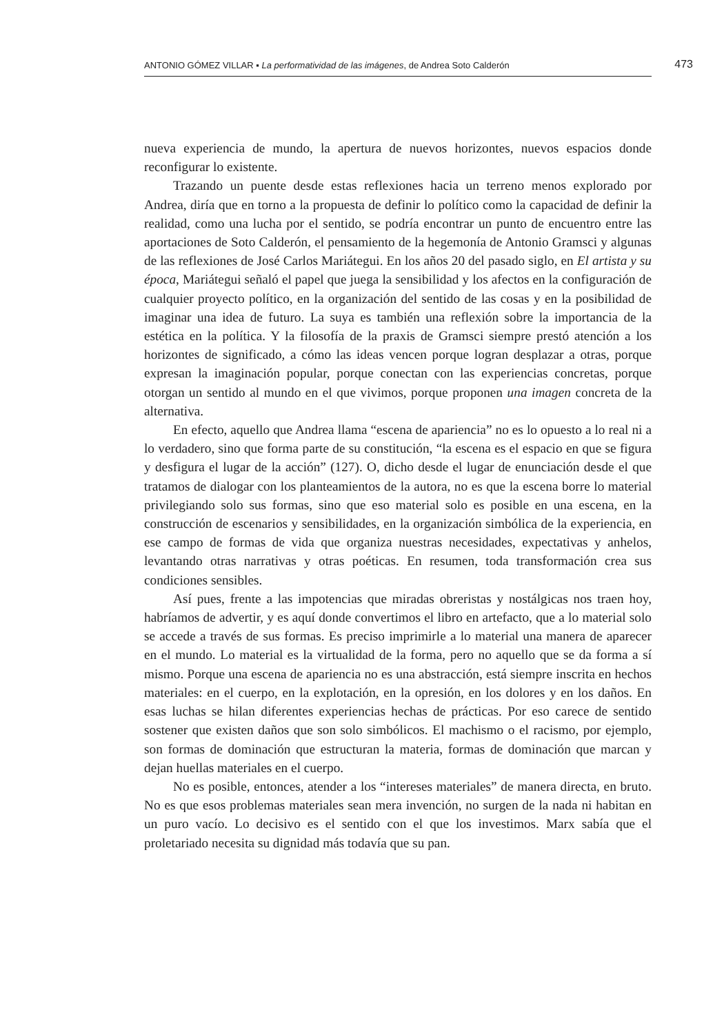ANTONIO GÓMEZ VILLAR ▪ La performatividad de las imágenes, de Andrea Soto Calderón 473
nueva experiencia de mundo, la apertura de nuevos horizontes, nuevos espacios donde reconfigurar lo existente.
Trazando un puente desde estas reflexiones hacia un terreno menos explorado por Andrea, diría que en torno a la propuesta de definir lo político como la capacidad de definir la realidad, como una lucha por el sentido, se podría encontrar un punto de encuentro entre las aportaciones de Soto Calderón, el pensamiento de la hegemonía de Antonio Gramsci y algunas de las reflexiones de José Carlos Mariátegui. En los años 20 del pasado siglo, en El artista y su época, Mariátegui señaló el papel que juega la sensibilidad y los afectos en la configuración de cualquier proyecto político, en la organización del sentido de las cosas y en la posibilidad de imaginar una idea de futuro. La suya es también una reflexión sobre la importancia de la estética en la política. Y la filosofía de la praxis de Gramsci siempre prestó atención a los horizontes de significado, a cómo las ideas vencen porque logran desplazar a otras, porque expresan la imaginación popular, porque conectan con las experiencias concretas, porque otorgan un sentido al mundo en el que vivimos, porque proponen una imagen concreta de la alternativa.
En efecto, aquello que Andrea llama “escena de apariencia” no es lo opuesto a lo real ni a lo verdadero, sino que forma parte de su constitución, “la escena es el espacio en que se figura y desfigura el lugar de la acción” (127). O, dicho desde el lugar de enunciación desde el que tratamos de dialogar con los planteamientos de la autora, no es que la escena borre lo material privilegiando solo sus formas, sino que eso material solo es posible en una escena, en la construcción de escenarios y sensibilidades, en la organización simbólica de la experiencia, en ese campo de formas de vida que organiza nuestras necesidades, expectativas y anhelos, levantando otras narrativas y otras poéticas. En resumen, toda transformación crea sus condiciones sensibles.
Así pues, frente a las impotencias que miradas obreristas y nostálgicas nos traen hoy, habríamos de advertir, y es aquí donde convertimos el libro en artefacto, que a lo material solo se accede a través de sus formas. Es preciso imprimirle a lo material una manera de aparecer en el mundo. Lo material es la virtualidad de la forma, pero no aquello que se da forma a sí mismo. Porque una escena de apariencia no es una abstracción, está siempre inscrita en hechos materiales: en el cuerpo, en la explotación, en la opresión, en los dolores y en los daños. En esas luchas se hilan diferentes experiencias hechas de prácticas. Por eso carece de sentido sostener que existen daños que son solo simbólicos. El machismo o el racismo, por ejemplo, son formas de dominación que estructuran la materia, formas de dominación que marcan y dejan huellas materiales en el cuerpo.
No es posible, entonces, atender a los “intereses materiales” de manera directa, en bruto. No es que esos problemas materiales sean mera invención, no surgen de la nada ni habitan en un puro vacío. Lo decisivo es el sentido con el que los investimos. Marx sabía que el proletariado necesita su dignidad más todavía que su pan.